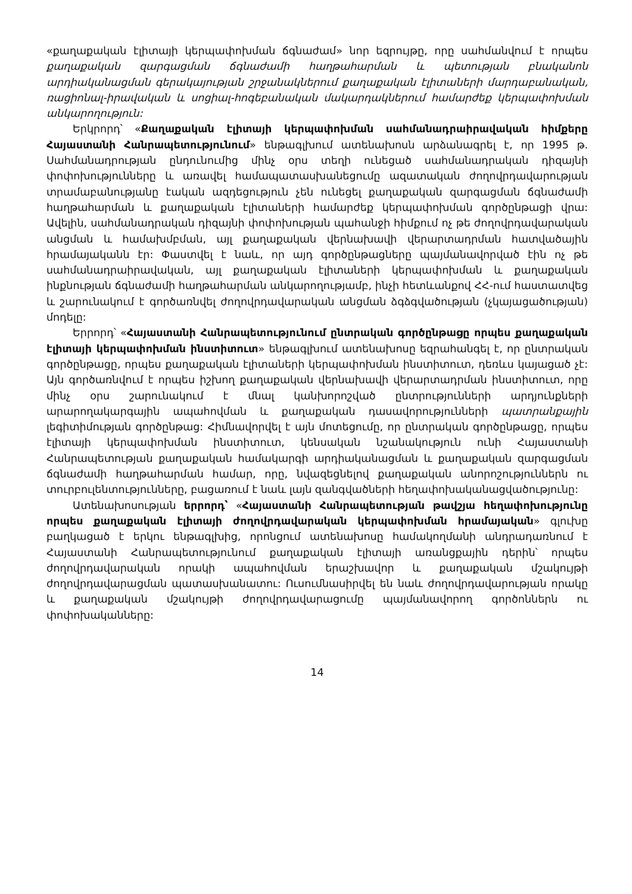«քաղաքական էլիտայի կերպափոխման ճգնաժամ» նոր եզրույթը, որը սահմանվում է որպես քաղաքական զարգացման ճգնաժամի հաղթահարման և պետության բնականոն արդիականացման գերակայության շրջանակներում քաղաքական էլիտաների մարդաբանական, ռացիոնալ-իրավական և սոցիալ-հոգեբանական մակարդակներում համարժեք կերպափոխման անկարողություն:
Երկրորդ՝ «Քաղաքական էլիտայի կերպափոխման սահմանադրաիրավական հիմքերը Հայաստանի Հանրապետությունում» ենթագլխում ատենախոսն արձանագրել է, որ 1995 թ. Սահմանադրության ընդունումից մինչ օրս տեղի ունեցած սահմանադրական դիզայնի փոփոխությունները և առավել համապատասխանեցումը ազատական ժողովրդավարության տրամաբանությանը էական ազդեցություն չեն ունեցել քաղաքական զարգացման ճգնաժամի հաղթահարման և քաղաքական էլիտաների համարժեք կերպափոխման գործընթացի վրա: Ավելին, սահմանադրական դիզայնի փոփոխության պահանջի հիմքում ոչ թե ժողովրդավարական անցման և համախմբման, այլ քաղաքական վերնախավի վերարտադրման հատվածային հրամայականն էր: Փաստվել է նաև, որ այդ գործընթացները պայմանավորված էին ոչ թե սահմանադրաիրավական, այլ քաղաքական էլիտաների կերպափոխման և քաղաքական ինքնության ճգնաժամի հաղթահարման անկարողությամբ, ինչի հետևանքով ՀՀ-ում հաստատվեց և շարունակում է գործառնվել ժողովրդավարական անցման ձգձգվածության (չկայացածության) մոդելը:
Երրորդ՝ «Հայաստանի Հանրապետությունում ընտրական գործընթացը որպես քաղաքական էլիտայի կերպափոխման ինստիտուտ» ենթագլխում ատենախոսը եզրահանգել է, որ ընտրական գործընթացը, որպես քաղաքական էլիտաների կերպափոխման ինստիտուտ, դեռևս կայացած չէ: Այն գործառնվում է որպես իշխող քաղաքական վերնախավի վերարտադրման ինստիտուտ, որը մինչ օրս շարունակում է մնալ կանխորոշված ընտրությունների արդյունքների արարողակարգային ապահովման և քաղաքական դասավորությունների պատրանքային լեգիտիմության գործընթաց: Հիմնավորվել է այն մոտեցումը, որ ընտրական գործընթացը, որպես էլիտայի կերպափոխման ինստիտուտ, կենսական նշանակություն ունի Հայաստանի Հանրապետության քաղաքական համակարգի արդիականացման և քաղաքական զարգացման ճգնաժամի հաղթահարման համար, որը, նվազեցնելով քաղաքական անորոշություններն ու տուրբուլենտությունները, բացառում է նաև լայն զանգվածների հեղափոխականացվածությունը:
Ատենախոսության երրորդ՝ «Հայաստանի Հանրապետության թավշյա հեղափոխությունը որպես քաղաքական էլիտայի ժողովրդավարական կերպափոխման հրամայական» գլուխը բաղկացած է երկու ենթագլխից, որոնցում ատենախոսը համակողմանի անդրադառնում է Հայաստանի Հանրապետությունում քաղաքական էլիտայի առանցքային դերին՝ որպես ժողովրդավարական որակի ապահովման երաշխավոր և քաղաքական մշակույթի ժողովրդավարացման պատասխանատու: Ուսումնասիրվել են նաև ժողովրդավարության որակը և քաղաքական մշակույթի ժողովրդավարացումը պայմանավորող գործոններն ու փոփոխականները:
14